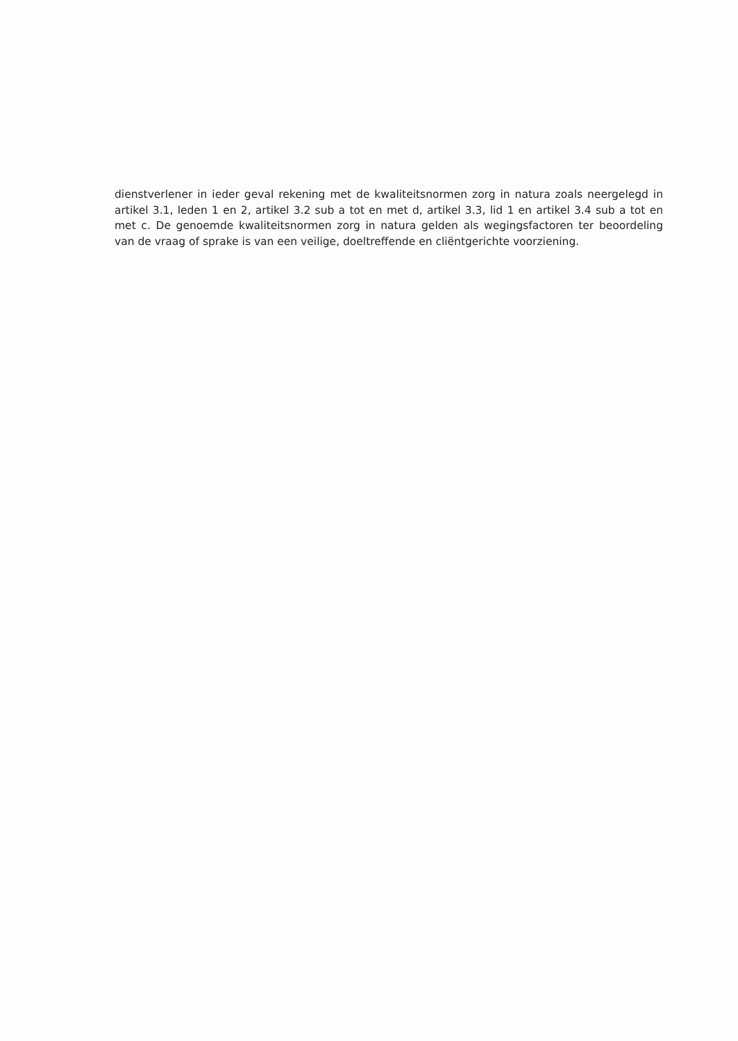dienstverlener in ieder geval rekening met de kwaliteitsnormen zorg in natura zoals neergelegd in artikel 3.1, leden 1 en 2, artikel 3.2 sub a tot en met d, artikel 3.3, lid 1 en artikel 3.4 sub a tot en met c. De genoemde kwaliteitsnormen zorg in natura gelden als wegingsfactoren ter beoordeling van de vraag of sprake is van een veilige, doeltreffende en cliëntgerichte voorziening.